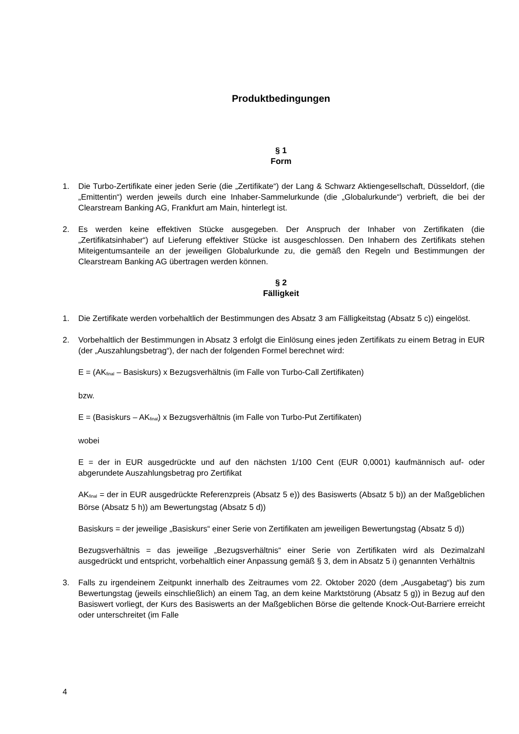Produktbedingungen
§ 1
Form
1. Die Turbo-Zertifikate einer jeden Serie (die „Zertifikate“) der Lang & Schwarz Aktiengesellschaft, Düsseldorf, (die „Emittentin“) werden jeweils durch eine Inhaber-Sammelurkunde (die „Globalurkunde“) verbrieft, die bei der Clearstream Banking AG, Frankfurt am Main, hinterlegt ist.
2. Es werden keine effektiven Stücke ausgegeben. Der Anspruch der Inhaber von Zertifikaten (die „Zertifikatsinhaber“) auf Lieferung effektiver Stücke ist ausgeschlossen. Den Inhabern des Zertifikats stehen Miteigentumsanteile an der jeweiligen Globalurkunde zu, die gemäß den Regeln und Bestimmungen der Clearstream Banking AG übertragen werden können.
§ 2
Fälligkeit
1. Die Zertifikate werden vorbehaltlich der Bestimmungen des Absatz 3 am Fälligkeitstag (Absatz 5 c)) eingelöst.
2. Vorbehaltlich der Bestimmungen in Absatz 3 erfolgt die Einlösung eines jeden Zertifikats zu einem Betrag in EUR (der „Auszahlungsbetrag“), der nach der folgenden Formel berechnet wird:
E = (AK<sub>final</sub> – Basiskurs) x Bezugsverhältnis (im Falle von Turbo-Call Zertifikaten)
bzw.
E = (Basiskurs – AK<sub>final</sub>) x Bezugsverhältnis (im Falle von Turbo-Put Zertifikaten)
wobei
E = der in EUR ausgedrückte und auf den nächsten 1/100 Cent (EUR 0,0001) kaufmännisch auf- oder abgerundete Auszahlungsbetrag pro Zertifikat
AK<sub>final</sub> = der in EUR ausgedrückte Referenzpreis (Absatz 5 e)) des Basiswerts (Absatz 5 b)) an der Maßgeblichen Börse (Absatz 5 h)) am Bewertungstag (Absatz 5 d))
Basiskurs = der jeweilige „Basiskurs“ einer Serie von Zertifikaten am jeweiligen Bewertungstag (Absatz 5 d))
Bezugsverhältnis = das jeweilige „Bezugsverhältnis“ einer Serie von Zertifikaten wird als Dezimalzahl ausgedrückt und entspricht, vorbehaltlich einer Anpassung gemäß § 3, dem in Absatz 5 i) genannten Verhältnis
3. Falls zu irgendeinem Zeitpunkt innerhalb des Zeitraumes vom 22. Oktober 2020 (dem „Ausgabetag“) bis zum Bewertungstag (jeweils einschließlich) an einem Tag, an dem keine Marktstörung (Absatz 5 g)) in Bezug auf den Basiswert vorliegt, der Kurs des Basiswerts an der Maßgeblichen Börse die geltende Knock-Out-Barriere erreicht oder unterschreitet (im Falle
4